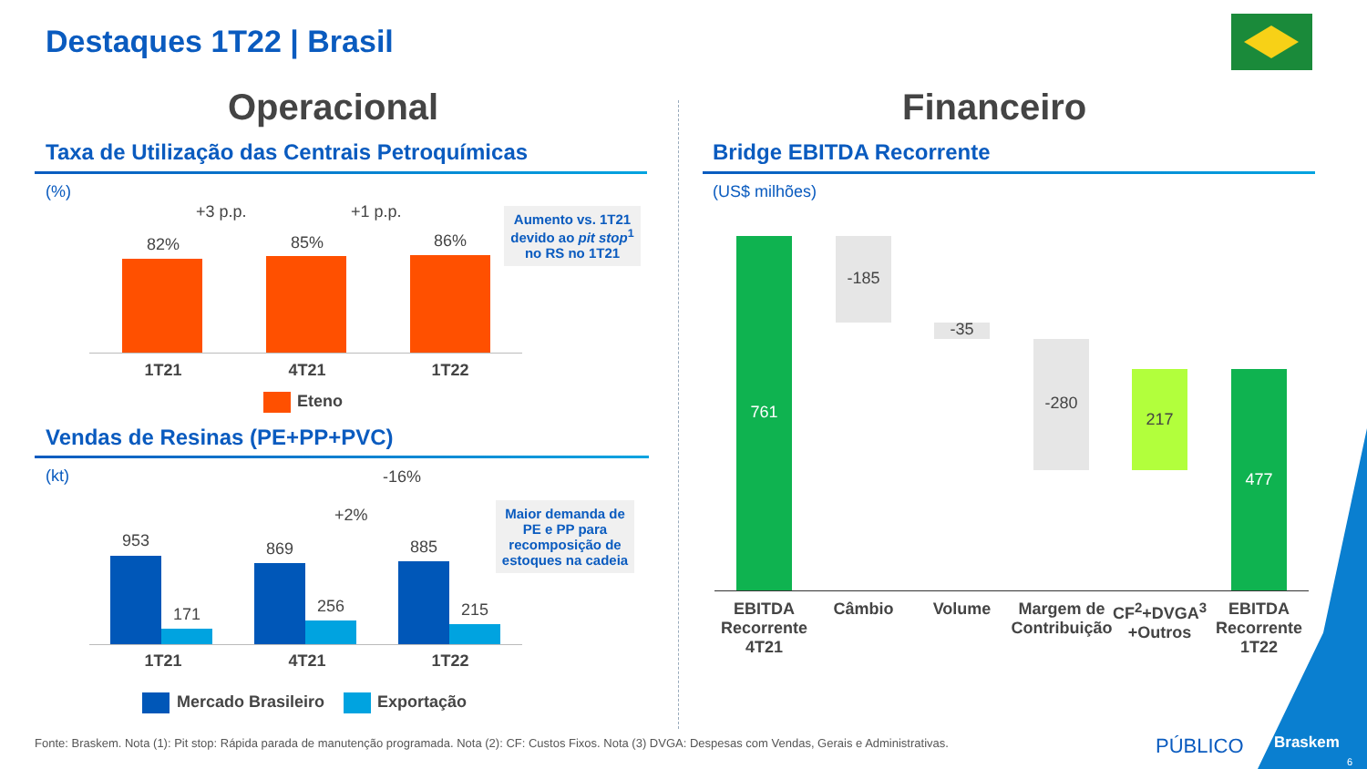Destaques 1T22 | Brasil
Operacional Financeiro
Taxa de Utilização das Centrais Petroquímicas
(%)
+3 p.p. +1 p.p.
82% 85% 86%
1T21 4T21 1T22
Eteno
Aumento vs. 1T21 devido ao pit stop<sup>1</sup> no RS no 1T21
Vendas de Resinas (PE+PP+PVC)
(kt) -16%
+2%
953
171
869
256
885
215
1T21 4T21 1T22
Mercado Brasileiro Exportação
Maior demanda de PE e PP para recomposição de estoques na cadeia
Bridge EBITDA Recorrente
(US$ milhões)
761
-185
-35
-280
217
477
EBITDA Recorrente 4T21
Câmbio Volume
Margem de Contribuição
CF<sup>2</sup>+DVGA<sup>3</sup> +Outros
EBITDA Recorrente 1T22
Fonte: Braskem. Nota (1): Pit stop: Rápida parada de manutenção programada. Nota (2): CF: Custos Fixos. Nota (3) DVGA: Despesas com Vendas, Gerais e Administrativas.
PÚBLICO Braskem
6